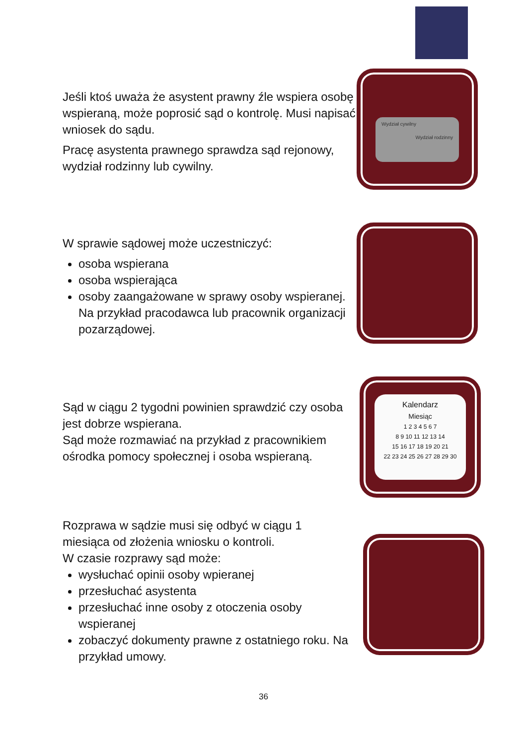Jeśli ktoś uważa że asystent prawny źle wspiera osobę wspieraną, może poprosić sąd o kontrolę. Musi napisać wniosek do sądu.
Pracę asystenta prawnego sprawdza sąd rejonowy, wydział rodzinny lub cywilny.
Wydział cywilny Wydział rodzinny
W sprawie sądowej może uczestniczyć:
osoba wspierana
osoba wspierająca
osoby zaangażowane w sprawy osoby wspieranej. Na przykład pracodawca lub pracownik organizacji pozarządowej.
Sąd w ciągu 2 tygodni powinien sprawdzić czy osoba jest dobrze wspierana.
Sąd może rozmawiać na przykład z pracownikiem ośrodka pomocy społecznej i osoba wspieraną.
Kalendarz
Miesiąc
1 2 3 4 5 6 7
8 9 10 11 12 13 14
15 16 17 18 19 20 21
22 23 24 25 26 27 28 29 30
Rozprawa w sądzie musi się odbyć w ciągu 1 miesiąca od złożenia wniosku o kontroli.
W czasie rozprawy sąd może:
wysłuchać opinii osoby wpieranej
przesłuchać asystenta
przesłuchać inne osoby z otoczenia osoby wspieranej
zobaczyć dokumenty prawne z ostatniego roku. Na przykład umowy.
36